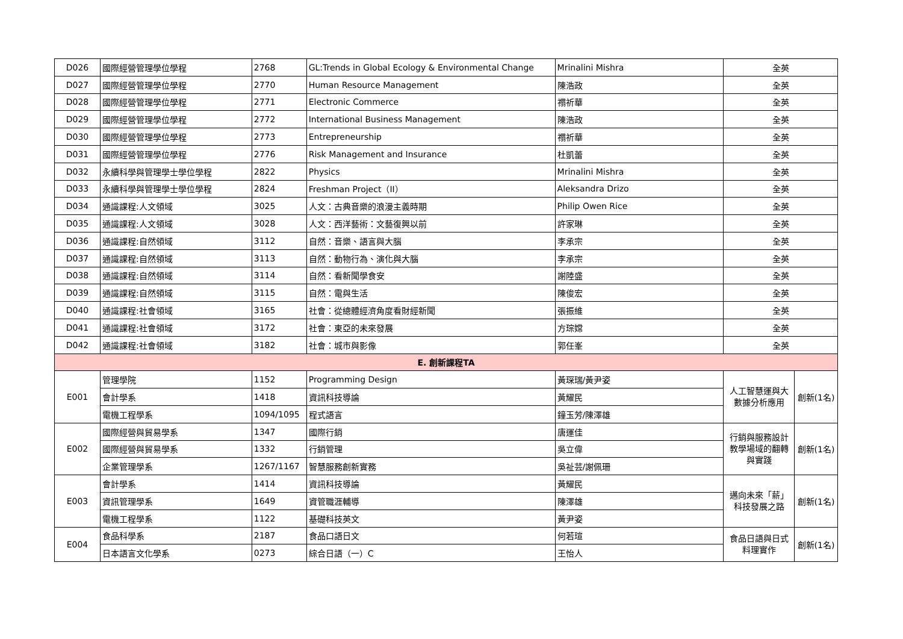| D026 | 國際經營管理學位學程 | 2768 | GL:Trends in Global Ecology & Environmental Change | Mrinalini Mishra | 全英 | |
| D027 | 國際經營管理學位學程 | 2770 | Human Resource Management | 陳浩政 | 全英 | |
| D028 | 國際經營管理學位學程 | 2771 | Electronic Commerce | 禤祈華 | 全英 | |
| D029 | 國際經營管理學位學程 | 2772 | International Business Management | 陳浩政 | 全英 | |
| D030 | 國際經營管理學位學程 | 2773 | Entrepreneurship | 禤祈華 | 全英 | |
| D031 | 國際經營管理學位學程 | 2776 | Risk Management and Insurance | 杜凱蕾 | 全英 | |
| D032 | 永續科學與管理學士學位學程 | 2822 | Physics | Mrinalini Mishra | 全英 | |
| D033 | 永續科學與管理學士學位學程 | 2824 | Freshman Project（II） | Aleksandra Drizo | 全英 | |
| D034 | 通識課程:人文領域 | 3025 | 人文：古典音樂的浪漫主義時期 | Philip Owen Rice | 全英 | |
| D035 | 通識課程:人文領域 | 3028 | 人文：西洋藝術：文藝復興以前 | 許家琳 | 全英 | |
| D036 | 通識課程:自然領域 | 3112 | 自然：音樂、語言與大腦 | 李承宗 | 全英 | |
| D037 | 通識課程:自然領域 | 3113 | 自然：動物行為、演化與大腦 | 李承宗 | 全英 | |
| D038 | 通識課程:自然領域 | 3114 | 自然：看新聞學食安 | 謝陸盛 | 全英 | |
| D039 | 通識課程:自然領域 | 3115 | 自然：電與生活 | 陳俊宏 | 全英 | |
| D040 | 通識課程:社會領域 | 3165 | 社會：從總體經濟角度看財經新聞 | 張振維 | 全英 | |
| D041 | 通識課程:社會領域 | 3172 | 社會：東亞的未來發展 | 方琮嫦 | 全英 | |
| D042 | 通識課程:社會領域 | 3182 | 社會：城市與影像 | 郭任峯 | 全英 | |
| E. 創新課程TA | | | | | | |
| E001 | 管理學院 | 1152 | Programming Design | 黃琛瑞/黃尹姿 | 人工智慧運與大數據分析應用 | 創新(1名) |
| | 會計學系 | 1418 | 資訊科技導論 | 黃耀民 | | |
| | 電機工程學系 | 1094/1095 | 程式語言 | 鐘玉芳/陳澤雄 | | |
| E002 | 國際經營與貿易學系 | 1347 | 國際行銷 | 唐運佳 | 行銷與服務設計教學場域的翻轉與實踐 | 創新(1名) |
| | 國際經營與貿易學系 | 1332 | 行銷管理 | 吳立偉 | | |
| | 企業管理學系 | 1267/1167 | 智慧服務創新實務 | 吳祉芸/謝佩珊 | | |
| E003 | 會計學系 | 1414 | 資訊科技導論 | 黃耀民 | 邁向未來「薪」科技發展之路 | 創新(1名) |
| | 資訊管理學系 | 1649 | 資管職涯輔導 | 陳澤雄 | | |
| | 電機工程學系 | 1122 | 基礎科技英文 | 黃尹姿 | | |
| E004 | 食品科學系 | 2187 | 食品口語日文 | 何若瑄 | 食品日語與日式料理實作 | 創新(1名) |
| | 日本語言文化學系 | 0273 | 綜合日語（一）C | 王怡人 | | |